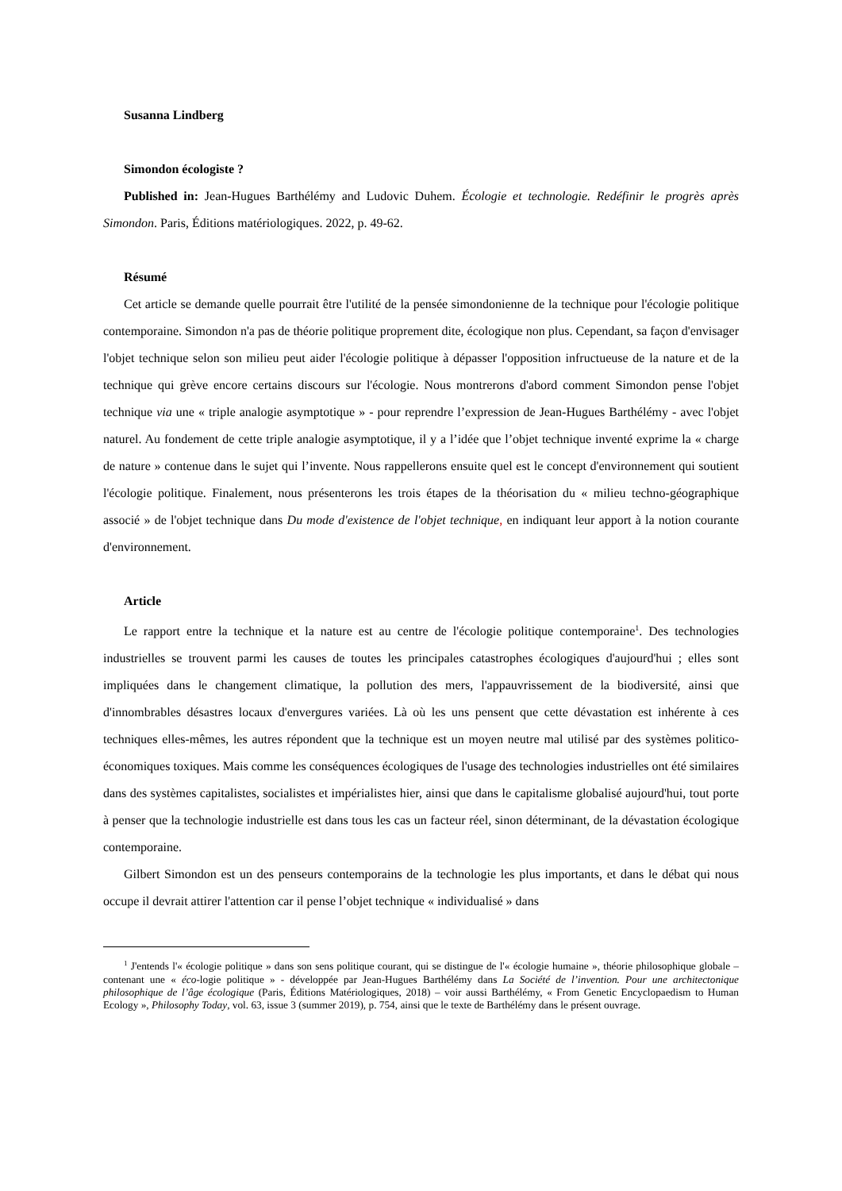Susanna Lindberg
Simondon écologiste ?
Published in: Jean-Hugues Barthélémy and Ludovic Duhem. Écologie et technologie. Redéfinir le progrès après Simondon. Paris, Éditions matériologiques. 2022, p. 49-62.
Résumé
Cet article se demande quelle pourrait être l'utilité de la pensée simondonienne de la technique pour l'écologie politique contemporaine. Simondon n'a pas de théorie politique proprement dite, écologique non plus. Cependant, sa façon d'envisager l'objet technique selon son milieu peut aider l'écologie politique à dépasser l'opposition infructueuse de la nature et de la technique qui grève encore certains discours sur l'écologie. Nous montrerons d'abord comment Simondon pense l'objet technique via une « triple analogie asymptotique » - pour reprendre l’expression de Jean-Hugues Barthélémy - avec l'objet naturel. Au fondement de cette triple analogie asymptotique, il y a l’idée que l’objet technique inventé exprime la « charge de nature » contenue dans le sujet qui l’invente. Nous rappellerons ensuite quel est le concept d'environnement qui soutient l'écologie politique. Finalement, nous présenterons les trois étapes de la théorisation du « milieu techno-géographique associé » de l'objet technique dans Du mode d'existence de l'objet technique, en indiquant leur apport à la notion courante d'environnement.
Article
Le rapport entre la technique et la nature est au centre de l'écologie politique contemporaine<sup>1</sup>. Des technologies industrielles se trouvent parmi les causes de toutes les principales catastrophes écologiques d'aujourd'hui ; elles sont impliquées dans le changement climatique, la pollution des mers, l'appauvrissement de la biodiversité, ainsi que d'innombrables désastres locaux d'envergures variées. Là où les uns pensent que cette dévastation est inhérente à ces techniques elles-mêmes, les autres répondent que la technique est un moyen neutre mal utilisé par des systèmes politico-économiques toxiques. Mais comme les conséquences écologiques de l'usage des technologies industrielles ont été similaires dans des systèmes capitalistes, socialistes et impérialistes hier, ainsi que dans le capitalisme globalisé aujourd'hui, tout porte à penser que la technologie industrielle est dans tous les cas un facteur réel, sinon déterminant, de la dévastation écologique contemporaine.
Gilbert Simondon est un des penseurs contemporains de la technologie les plus importants, et dans le débat qui nous occupe il devrait attirer l'attention car il pense l’objet technique « individualisé » dans
<sup>1</sup> J'entends l'« écologie politique » dans son sens politique courant, qui se distingue de l'« écologie humaine », théorie philosophique globale – contenant une « éco-logie politique » - développée par Jean-Hugues Barthélémy dans La Société de l’invention. Pour une architectonique philosophique de l’âge écologique (Paris, Éditions Matériologiques, 2018) – voir aussi Barthélémy, « From Genetic Encyclopaedism to Human Ecology », Philosophy Today, vol. 63, issue 3 (summer 2019), p. 754, ainsi que le texte de Barthélémy dans le présent ouvrage.